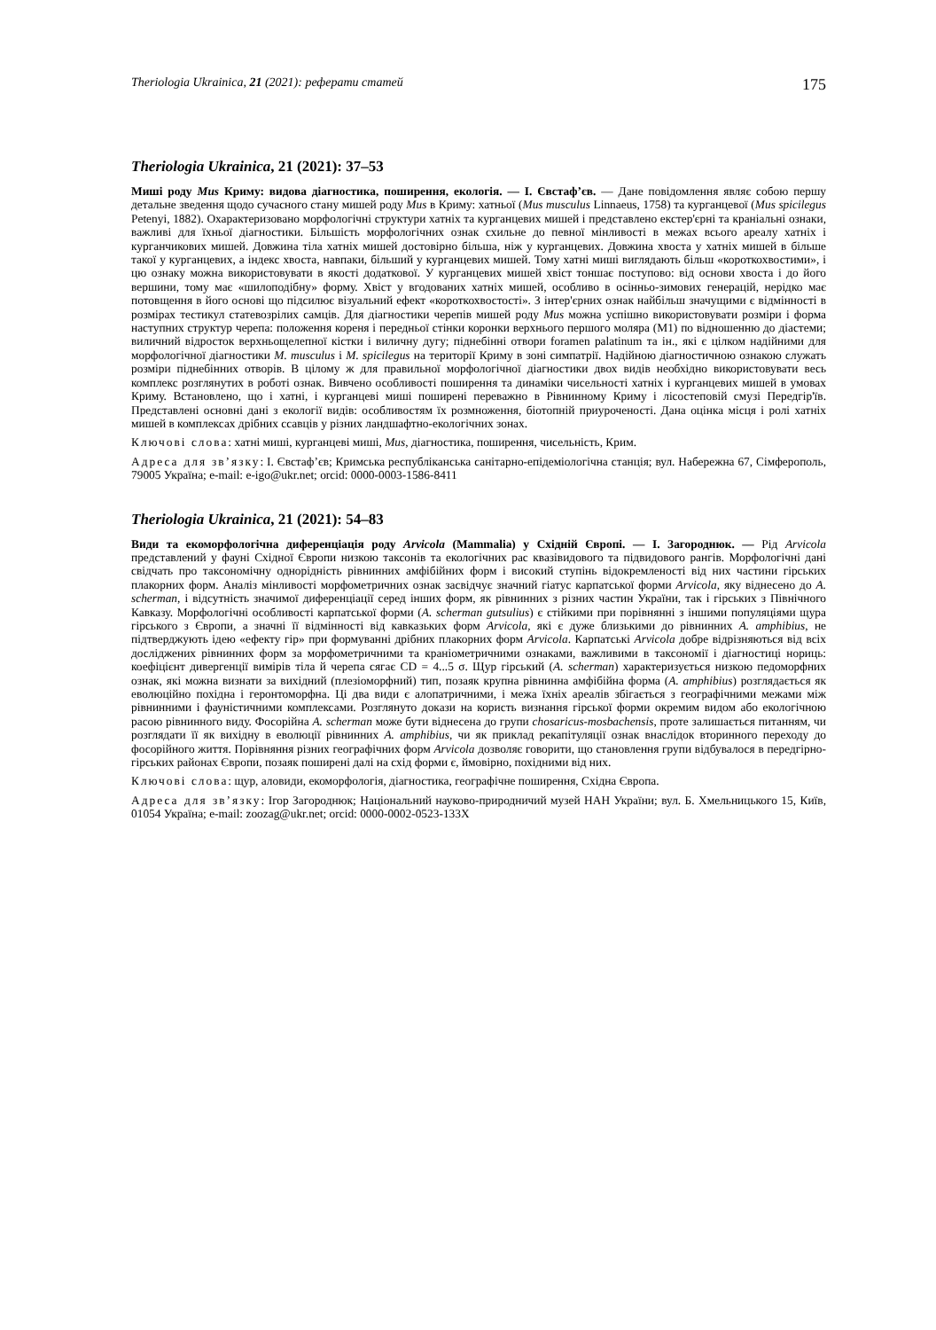Theriologia Ukrainica, 21 (2021): реферати статей 175
Theriologia Ukrainica, 21 (2021): 37–53
Миші роду Mus Криму: видова діагностика, поширення, екологія. — І. Євстаф’єв. — Дане повідомлення являє собою першу детальне зведення щодо сучасного стану мишей роду Mus в Криму: хатньої (Mus musculus Linnaeus, 1758) та курганцевої (Mus spicilegus Petenyi, 1882). Охарактеризовано морфологічні структури хатніх та курганцевих мишей і представлено екстер'єрні та краніальні ознаки, важливі для їхньої діагностики. Більшість морфологічних ознак схильне до певної мінливості в межах всього ареалу хатніх і курганчикових мишей. Довжина тіла хатніх мишей достовірно більша, ніж у курганцевих. Довжина хвоста у хатніх мишей в більше такої у курганцевих, а індекс хвоста, навпаки, більший у курганцевих мишей. Тому хатні миші виглядають більш «короткохвостими», і цю ознаку можна використовувати в якості додаткової. У курганцевих мишей хвіст тоншає поступово: від основи хвоста і до його вершини, тому має «шилоподібну» форму. Хвіст у вгодованих хатніх мишей, особливо в осінньо-зимових генерацій, нерідко має потовщення в його основі що підсилює візуальний ефект «короткохвостості». З інтер'єрних ознак найбільш значущими є відмінності в розмірах тестикул статевозрілих самців. Для діагностики черепів мишей роду Mus можна успішно використовувати розміри і форма наступних структур черепа: положення кореня і передньої стінки коронки верхнього першого моляра (M1) по відношенню до діастеми; виличний відросток верхньощелепної кістки і виличну дугу; піднебінні отвори foramen palatinum та ін., які є цілком надійними для морфологічної діагностики M. musculus і M. spicilegus на території Криму в зоні симпатрії. Надійною діагностичною ознакою служать розміри піднебінних отворів. В цілому ж для правильної морфологічної діагностики двох видів необхідно використовувати весь комплекс розглянутих в роботі ознак. Вивчено особливості поширення та динаміки чисельності хатніх і курганцевих мишей в умовах Криму. Встановлено, що і хатні, і курганцеві миші поширені переважно в Рівнинному Криму і лісостеповій смузі Передгір'їв. Представлені основні дані з екології видів: особливостям їх розмноження, біотопній приуроченості. Дана оцінка місця і ролі хатніх мишей в комплексах дрібних ссавців у різних ландшафтно-екологічних зонах.
Ключові слова: хатні миші, курганцеві миші, Mus, діагностика, поширення, чисельність, Крим.
Адреса для зв’язку: І. Євстаф’єв; Кримська республіканська санітарно-епідеміологічна станція; вул. Набережна 67, Сімферополь, 79005 Україна; e-mail: e-igo@ukr.net; orcid: 0000-0003-1586-8411
Theriologia Ukrainica, 21 (2021): 54–83
Види та екоморфологічна диференціація роду Arvicola (Mammalia) у Східній Європі. — І. Загороднюк. — Рід Arvicola представлений у фауні Східної Європи низкою таксонів та екологічних рас квазівидового та підвидового рангів. Морфологічні дані свідчать про таксономічну однорідність рівнинних амфібійних форм і високий ступінь відокремленості від них частини гірських плакорних форм. Аналіз мінливості морфометричних ознак засвідчує значний гіатус карпатської форми Arvicola, яку віднесено до A. scherman, і відсутність значимої диференціації серед інших форм, як рівнинних з різних частин України, так і гірських з Північного Кавказу. Морфологічні особливості карпатської форми (A. scherman gutsulius) є стійкими при порівнянні з іншими популяціями щура гірського з Європи, а значні її відмінності від кавказьких форм Arvicola, які є дуже близькими до рівнинних A. amphibius, не підтверджують ідею «ефекту гір» при формуванні дрібних плакорних форм Arvicola. Карпатські Arvicola добре відрізняються від всіх досліджених рівнинних форм за морфометричними та краніометричними ознаками, важливими в таксономії і діагностиці нориць: коефіцієнт дивергенції вимірів тіла й черепа сягає CD = 4...5 σ. Щур гірський (A. scherman) характеризується низкою педоморфних ознак, які можна визнати за вихідний (плезіоморфний) тип, позаяк крупна рівнинна амфібійна форма (A. amphibius) розглядається як еволюційно похідна і геронтоморфна. Ці два види є алопатричними, і межа їхніх ареалів збігається з географічними межами між рівнинними і фауністичними комплексами. Розглянуто докази на користь визнання гірської форми окремим видом або екологічною расою рівнинного виду. Фосорійна A. scherman може бути віднесена до групи chosaricus-mosbachensis, проте залишається питанням, чи розглядати її як вихідну в еволюції рівнинних A. amphibius, чи як приклад рекапітуляції ознак внаслідок вторинного переходу до фосорійного життя. Порівняння різних географічних форм Arvicola дозволяє говорити, що становлення групи відбувалося в передгірно-гірських районах Європи, позаяк поширені далі на схід форми є, ймовірно, похідними від них.
Ключові слова: щур, аловиди, екоморфологія, діагностика, географічне поширення, Східна Європа.
Адреса для зв’язку: Ігор Загороднюк; Національний науково-природничий музей НАН України; вул. Б. Хмельницького 15, Київ, 01054 Україна; e-mail: zoozag@ukr.net; orcid: 0000-0002-0523-133X